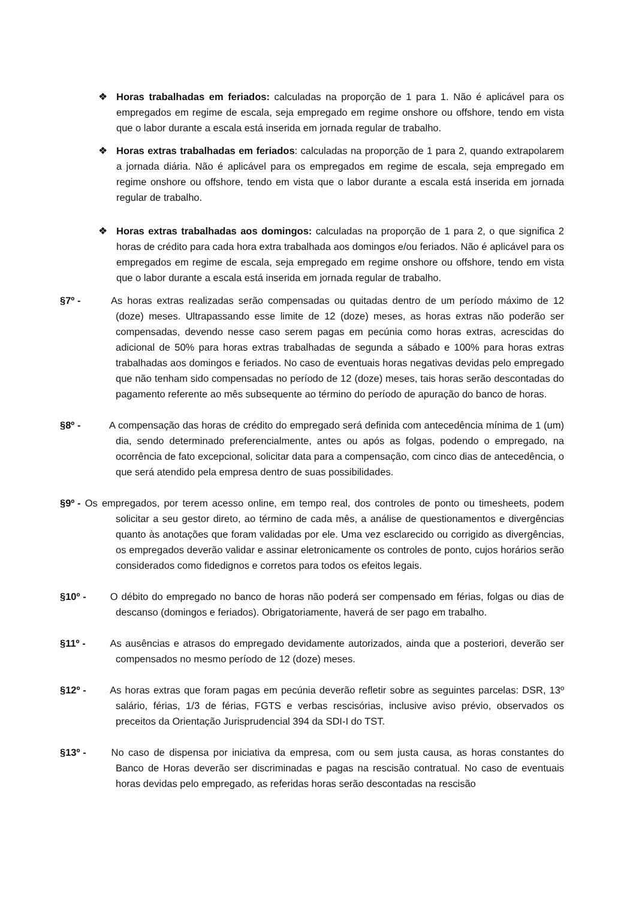❖ Horas trabalhadas em feriados: calculadas na proporção de 1 para 1. Não é aplicável para os empregados em regime de escala, seja empregado em regime onshore ou offshore, tendo em vista que o labor durante a escala está inserida em jornada regular de trabalho.
❖ Horas extras trabalhadas em feriados: calculadas na proporção de 1 para 2, quando extrapolarem a jornada diária. Não é aplicável para os empregados em regime de escala, seja empregado em regime onshore ou offshore, tendo em vista que o labor durante a escala está inserida em jornada regular de trabalho.
❖ Horas extras trabalhadas aos domingos: calculadas na proporção de 1 para 2, o que significa 2 horas de crédito para cada hora extra trabalhada aos domingos e/ou feriados. Não é aplicável para os empregados em regime de escala, seja empregado em regime onshore ou offshore, tendo em vista que o labor durante a escala está inserida em jornada regular de trabalho.
§7º - As horas extras realizadas serão compensadas ou quitadas dentro de um período máximo de 12 (doze) meses. Ultrapassando esse limite de 12 (doze) meses, as horas extras não poderão ser compensadas, devendo nesse caso serem pagas em pecúnia como horas extras, acrescidas do adicional de 50% para horas extras trabalhadas de segunda a sábado e 100% para horas extras trabalhadas aos domingos e feriados. No caso de eventuais horas negativas devidas pelo empregado que não tenham sido compensadas no período de 12 (doze) meses, tais horas serão descontadas do pagamento referente ao mês subsequente ao término do período de apuração do banco de horas.
§8º - A compensação das horas de crédito do empregado será definida com antecedência mínima de 1 (um) dia, sendo determinado preferencialmente, antes ou após as folgas, podendo o empregado, na ocorrência de fato excepcional, solicitar data para a compensação, com cinco dias de antecedência, o que será atendido pela empresa dentro de suas possibilidades.
§9º - Os empregados, por terem acesso online, em tempo real, dos controles de ponto ou timesheets, podem solicitar a seu gestor direto, ao término de cada mês, a análise de questionamentos e divergências quanto às anotações que foram validadas por ele. Uma vez esclarecido ou corrigido as divergências, os empregados deverão validar e assinar eletronicamente os controles de ponto, cujos horários serão considerados como fidedignos e corretos para todos os efeitos legais.
§10º - O débito do empregado no banco de horas não poderá ser compensado em férias, folgas ou dias de descanso (domingos e feriados). Obrigatoriamente, haverá de ser pago em trabalho.
§11º - As ausências e atrasos do empregado devidamente autorizados, ainda que a posteriori, deverão ser compensados no mesmo período de 12 (doze) meses.
§12º - As horas extras que foram pagas em pecúnia deverão refletir sobre as seguintes parcelas: DSR, 13º salário, férias, 1/3 de férias, FGTS e verbas rescisórias, inclusive aviso prévio, observados os preceitos da Orientação Jurisprudencial 394 da SDI-I do TST.
§13º - No caso de dispensa por iniciativa da empresa, com ou sem justa causa, as horas constantes do Banco de Horas deverão ser discriminadas e pagas na rescisão contratual. No caso de eventuais horas devidas pelo empregado, as referidas horas serão descontadas na rescisão